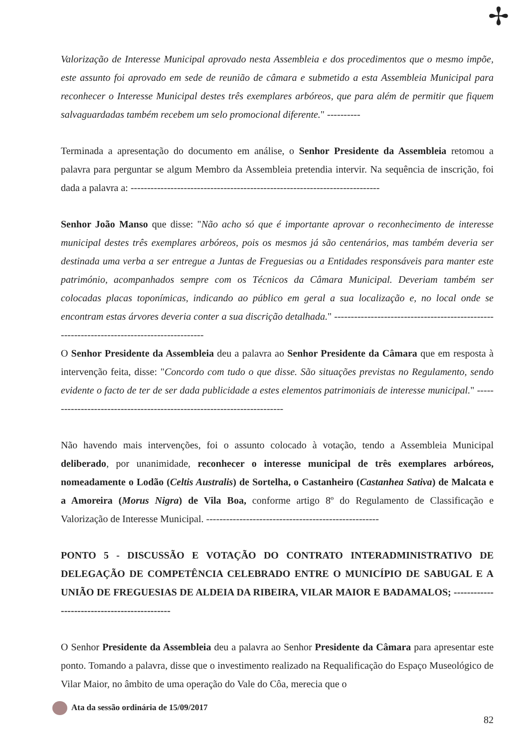✢
Valorização de Interesse Municipal aprovado nesta Assembleia e dos procedimentos que o mesmo impõe, este assunto foi aprovado em sede de reunião de câmara e submetido a esta Assembleia Municipal para reconhecer o Interesse Municipal destes três exemplares arbóreos, que para além de permitir que fiquem salvaguardadas também recebem um selo promocional diferente." ----------
Terminada a apresentação do documento em análise, o Senhor Presidente da Assembleia retomou a palavra para perguntar se algum Membro da Assembleia pretendia intervir. Na sequência de inscrição, foi dada a palavra a: ---------------------------------------------------------------------------
Senhor João Manso que disse: "Não acho só que é importante aprovar o reconhecimento de interesse municipal destes três exemplares arbóreos, pois os mesmos já são centenários, mas também deveria ser destinada uma verba a ser entregue a Juntas de Freguesias ou a Entidades responsáveis para manter este património, acompanhados sempre com os Técnicos da Câmara Municipal. Deveriam também ser colocadas placas toponímicas, indicando ao público em geral a sua localização e, no local onde se encontram estas árvores deveria conter a sua discrição detalhada." -------------------------------------------------------------------------------------------
O Senhor Presidente da Assembleia deu a palavra ao Senhor Presidente da Câmara que em resposta à intervenção feita, disse: "Concordo com tudo o que disse. São situações previstas no Regulamento, sendo evidente o facto de ter de ser dada publicidade a estes elementos patrimoniais de interesse municipal." ------------------------------------------------------------------------
Não havendo mais intervenções, foi o assunto colocado à votação, tendo a Assembleia Municipal deliberado, por unanimidade, reconhecer o interesse municipal de três exemplares arbóreos, nomeadamente o Lodão (Celtis Australis) de Sortelha, o Castanheiro (Castanhea Sativa) de Malcata e a Amoreira (Morus Nigra) de Vila Boa, conforme artigo 8º do Regulamento de Classificação e Valorização de Interesse Municipal. ----------------------------------------------------
PONTO 5 - DISCUSSÃO E VOTAÇÃO DO CONTRATO INTERADMINISTRATIVO DE DELEGAÇÃO DE COMPETÊNCIA CELEBRADO ENTRE O MUNICÍPIO DE SABUGAL E A UNIÃO DE FREGUESIAS DE ALDEIA DA RIBEIRA, VILAR MAIOR E BADAMALOS; ---------------------------------------------
O Senhor Presidente da Assembleia deu a palavra ao Senhor Presidente da Câmara para apresentar este ponto. Tomando a palavra, disse que o investimento realizado na Requalificação do Espaço Museológico de Vilar Maior, no âmbito de uma operação do Vale do Côa, merecia que o
Ata da sessão ordinária de 15/09/2017
82